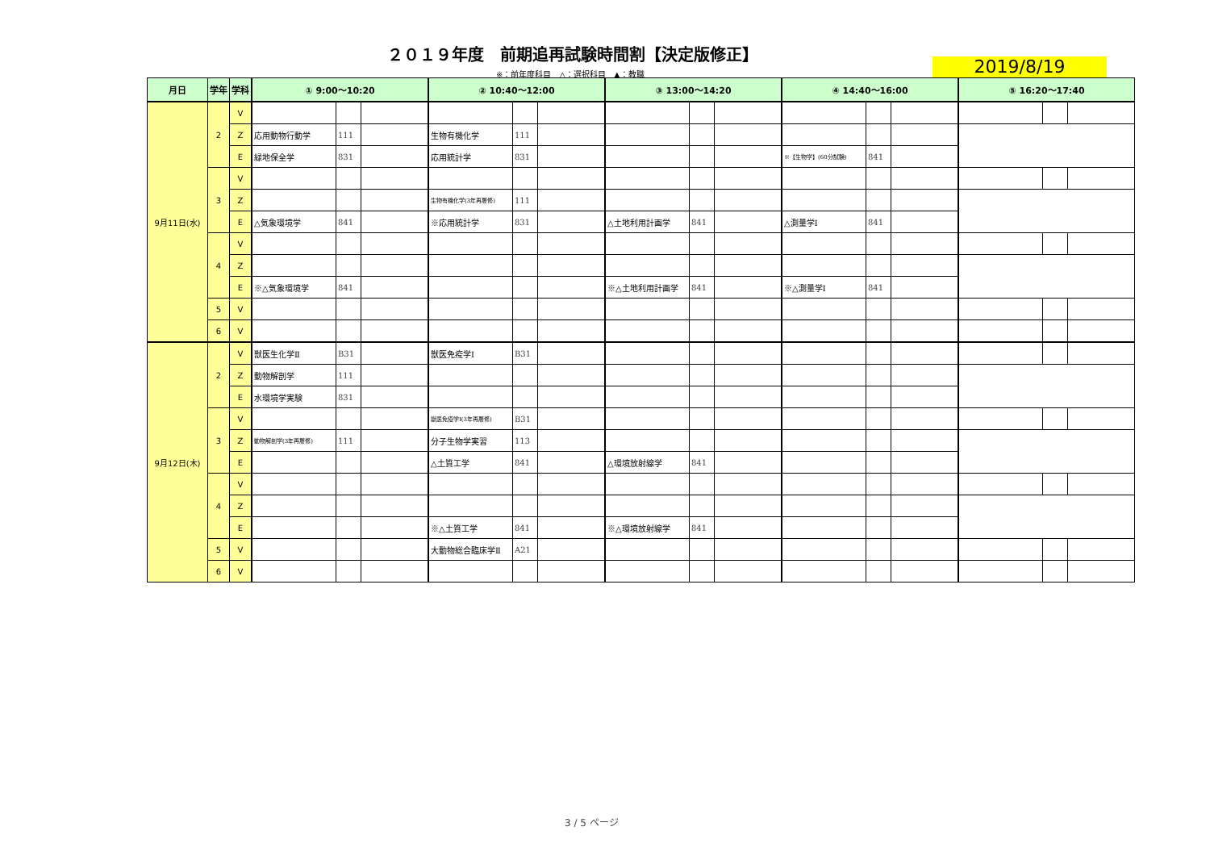２０１９年度　前期追再試験時間割【決定版修正】
※：前年度科目　△：選択科目　▲：教職 2019/8/19
| 月日 | 学年 | 学科 | ① 9:00〜10:20 | | | ② 10:40〜12:00 | | | ③ 13:00〜14:20 | | | ④ 14:40〜16:00 | | | ⑤ 16:20〜17:40 | | |
| --- | --- | --- | --- | --- | --- | --- | --- | --- | --- | --- | --- | --- | --- | --- | --- | --- | --- |
| 9月11日(水) | 2 | V | | | | | | | | | | | | | | | |
| | | Z | 応用動物行動学 | 111 | | 生物有機化学 | 111 | | | | | | | | | | |
| | | E | 緑地保全学 | 831 | | 応用統計学 | 831 | | | | | ※【生物学】(60分試験) | 841 | | | | |
| | 3 | V | | | | | | | | | | | | | | | |
| | | Z | | | | 生物有機化学(3年再履修) | 111 | | | | | | | | | | |
| | | E | △気象環境学 | 841 | | ※応用統計学 | 831 | | △土地利用計画学 | 841 | | △測量学Ⅰ | 841 | | | | |
| | 4 | V | | | | | | | | | | | | | | | |
| | | Z | | | | | | | | | | | | | | | |
| | | E | ※△気象環境学 | 841 | | | | | ※△土地利用計画学 | 841 | | ※△測量学Ⅰ | 841 | | | | |
| | 5 | V | | | | | | | | | | | | | | | |
| | 6 | V | | | | | | | | | | | | | | | |
| 9月12日(木) | 2 | V | 獣医生化学Ⅱ | B31 | | 獣医免疫学Ⅰ | B31 | | | | | | | | | | |
| | | Z | 動物解剖学 | 111 | | | | | | | | | | | | | |
| | | E | 水環境学実験 | 831 | | | | | | | | | | | | | |
| | 3 | V | | | | 獣医免疫学Ⅰ(3年再履修) | B31 | | | | | | | | | | |
| | | Z | 動物解剖学(3年再履修) | 111 | | 分子生物学実習 | 113 | | | | | | | | | | |
| | | E | | | | △土質工学 | 841 | | △環境放射線学 | 841 | | | | | | | |
| | 4 | V | | | | | | | | | | | | | | | |
| | | Z | | | | | | | | | | | | | | | |
| | | E | | | | ※△土質工学 | 841 | | ※△環境放射線学 | 841 | | | | | | | |
| | 5 | V | | | | 大動物総合臨床学Ⅱ | A21 | | | | | | | | | | |
| | 6 | V | | | | | | | | | | | | | | | |
3 / 5 ページ